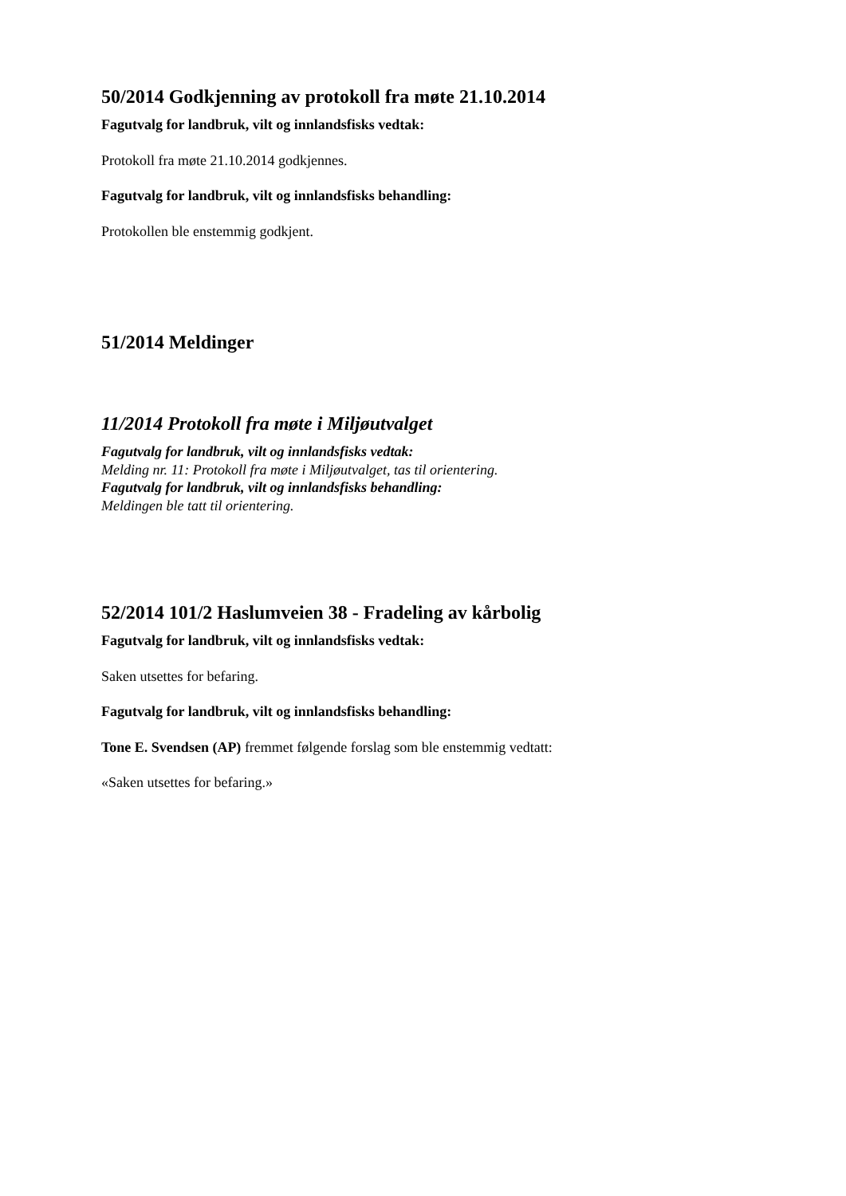50/2014 Godkjenning av protokoll fra møte 21.10.2014
Fagutvalg for landbruk, vilt og innlandsfisks vedtak:
Protokoll fra møte 21.10.2014 godkjennes.
Fagutvalg for landbruk, vilt og innlandsfisks behandling:
Protokollen ble enstemmig godkjent.
51/2014 Meldinger
11/2014 Protokoll fra møte i Miljøutvalget
Fagutvalg for landbruk, vilt og innlandsfisks vedtak:
Melding nr. 11: Protokoll fra møte i Miljøutvalget, tas til orientering.
Fagutvalg for landbruk, vilt og innlandsfisks behandling:
Meldingen ble tatt til orientering.
52/2014 101/2 Haslumveien 38 - Fradeling av kårbolig
Fagutvalg for landbruk, vilt og innlandsfisks vedtak:
Saken utsettes for befaring.
Fagutvalg for landbruk, vilt og innlandsfisks behandling:
Tone E. Svendsen (AP) fremmet følgende forslag som ble enstemmig vedtatt:
«Saken utsettes for befaring.»